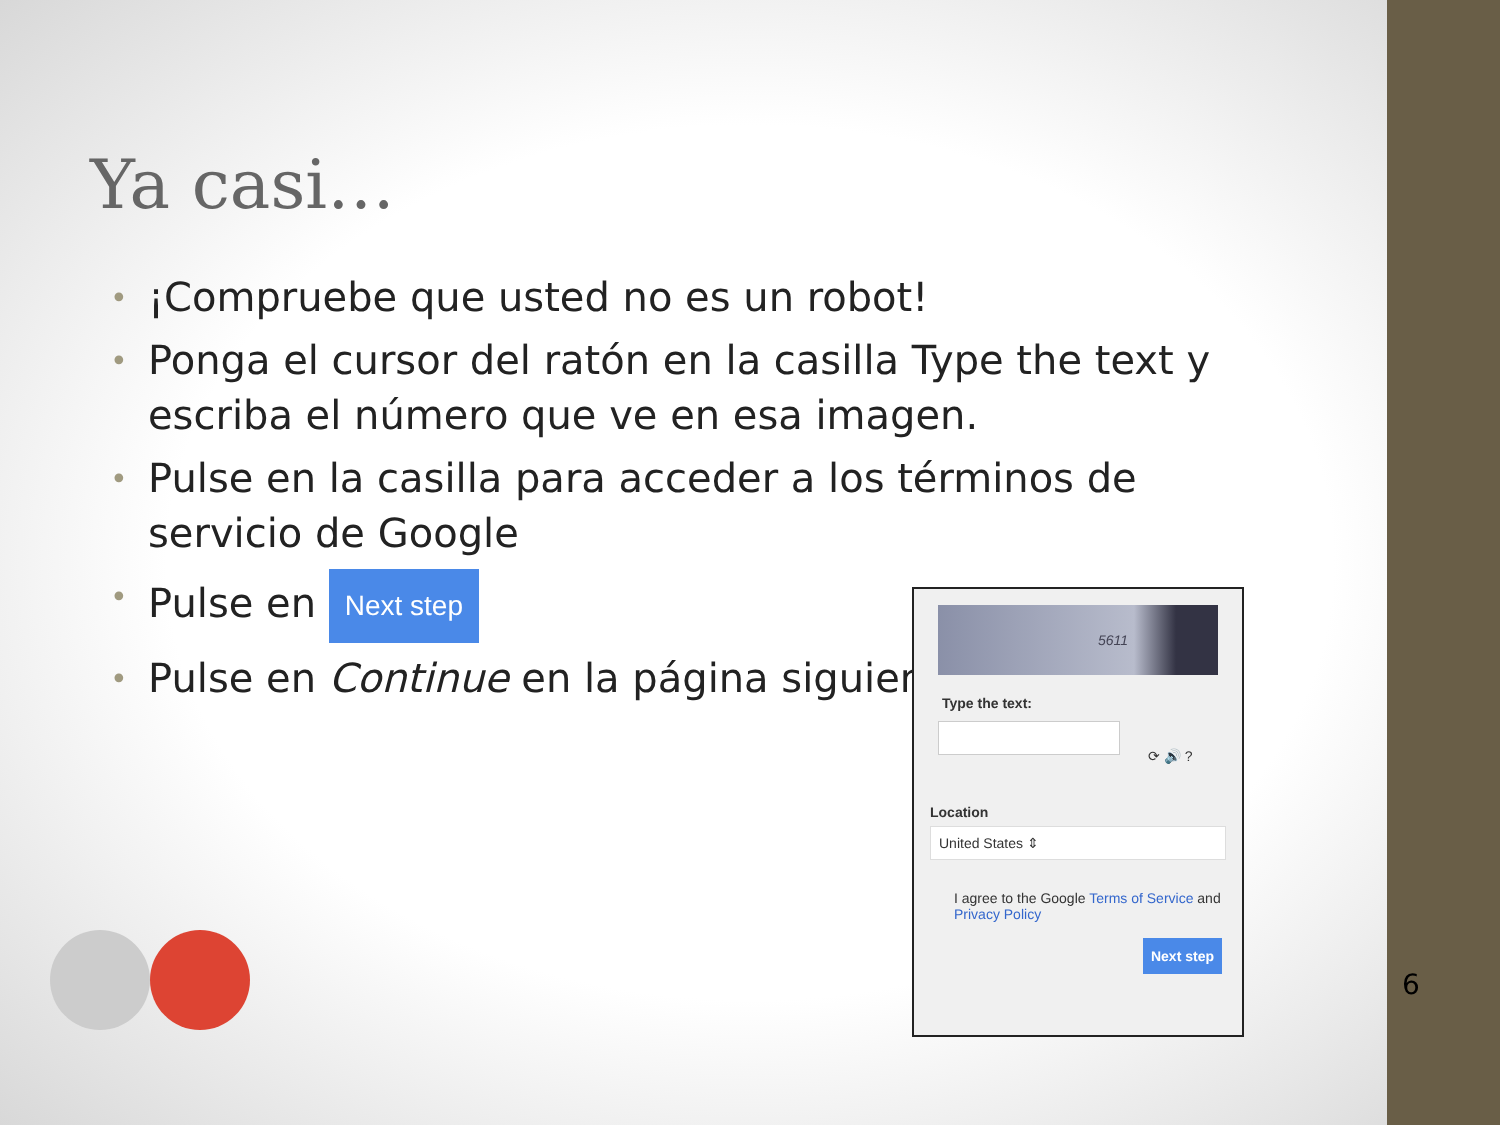Ya casi…
• ¡Compruebe que usted no es un robot!
• Ponga el cursor del ratón en la casilla Type the text y escriba el número que ve en esa imagen.
• Pulse en la casilla para acceder a los términos de servicio de Google
• Pulse en Next step
• Pulse en Continue en la página siguiente
5611
Type the text:
⟳ 🔊 ?
Location
United States ⇕
I agree to the Google Terms of Service and Privacy Policy
Next step
6